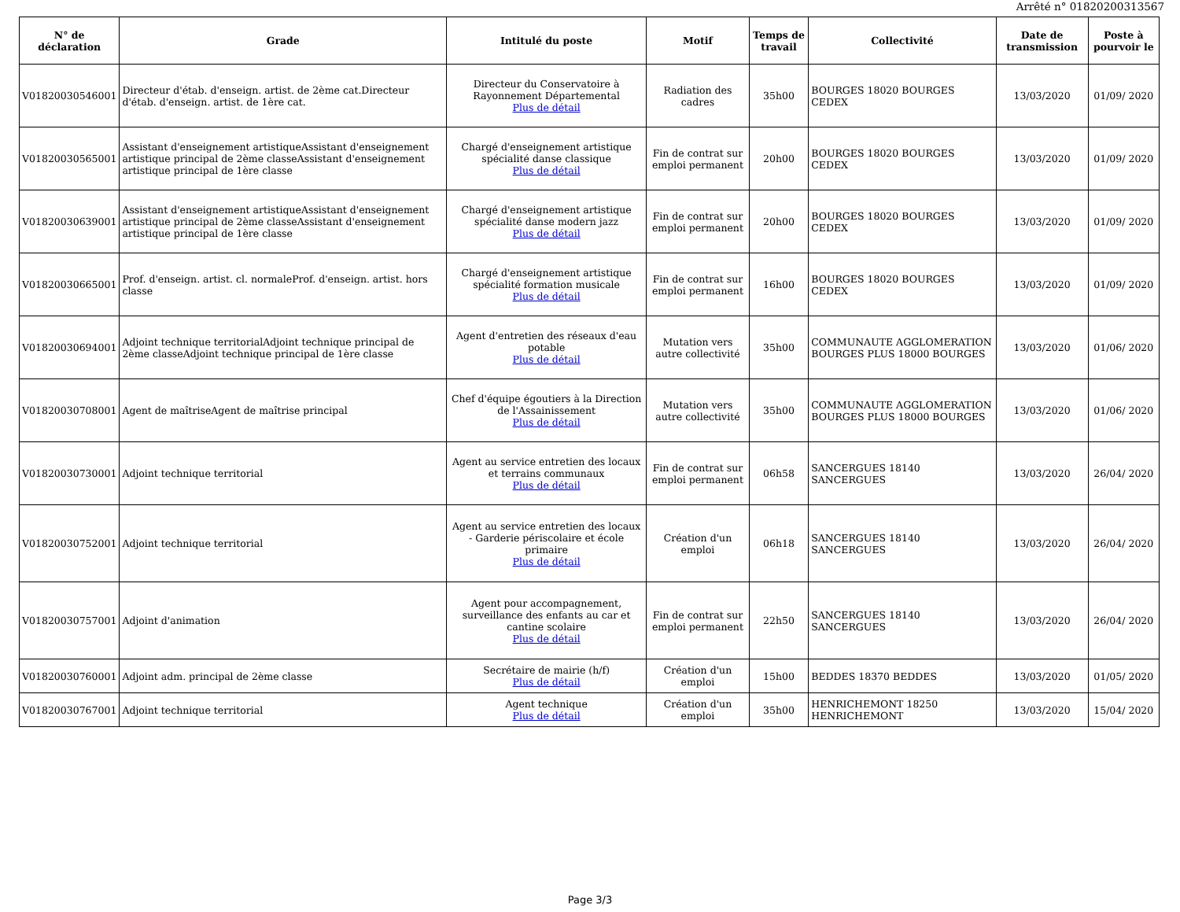Arrêté n° 01820200313567
| N° de déclaration | Grade | Intitulé du poste | Motif | Temps de travail | Collectivité | Date de transmission | Poste à pourvoir le |
| --- | --- | --- | --- | --- | --- | --- | --- |
| V01820030546001 | Directeur d'étab. d'enseign. artist. de 2ème cat.Directeur d'étab. d'enseign. artist. de 1ère cat. | Directeur du Conservatoire à Rayonnement Départemental Plus de détail | Radiation des cadres | 35h00 | BOURGES 18020 BOURGES CEDEX | 13/03/2020 | 01/09/ 2020 |
| V01820030565001 | Assistant d'enseignement artistiqueAssistant d'enseignement artistique principal de 2ème classeAssistant d'enseignement artistique principal de 1ère classe | Chargé d'enseignement artistique spécialité danse classique Plus de détail | Fin de contrat sur emploi permanent | 20h00 | BOURGES 18020 BOURGES CEDEX | 13/03/2020 | 01/09/ 2020 |
| V01820030639001 | Assistant d'enseignement artistiqueAssistant d'enseignement artistique principal de 2ème classeAssistant d'enseignement artistique principal de 1ère classe | Chargé d'enseignement artistique spécialité danse modern jazz Plus de détail | Fin de contrat sur emploi permanent | 20h00 | BOURGES 18020 BOURGES CEDEX | 13/03/2020 | 01/09/ 2020 |
| V01820030665001 | Prof. d'enseign. artist. cl. normaleProf. d'enseign. artist. hors classe | Chargé d'enseignement artistique spécialité formation musicale Plus de détail | Fin de contrat sur emploi permanent | 16h00 | BOURGES 18020 BOURGES CEDEX | 13/03/2020 | 01/09/ 2020 |
| V01820030694001 | Adjoint technique territorialAdjoint technique principal de 2ème classeAdjoint technique principal de 1ère classe | Agent d'entretien des réseaux d'eau potable Plus de détail | Mutation vers autre collectivité | 35h00 | COMMUNAUTE AGGLOMERATION BOURGES PLUS 18000 BOURGES | 13/03/2020 | 01/06/ 2020 |
| V01820030708001 | Agent de maîtriseAgent de maîtrise principal | Chef d'équipe égoutiers à la Direction de l'Assainissement Plus de détail | Mutation vers autre collectivité | 35h00 | COMMUNAUTE AGGLOMERATION BOURGES PLUS 18000 BOURGES | 13/03/2020 | 01/06/ 2020 |
| V01820030730001 | Adjoint technique territorial | Agent au service entretien des locaux et terrains communaux Plus de détail | Fin de contrat sur emploi permanent | 06h58 | SANCERGUES 18140 SANCERGUES | 13/03/2020 | 26/04/ 2020 |
| V01820030752001 | Adjoint technique territorial | Agent au service entretien des locaux - Garderie périscolaire et école primaire Plus de détail | Création d'un emploi | 06h18 | SANCERGUES 18140 SANCERGUES | 13/03/2020 | 26/04/ 2020 |
| V01820030757001 | Adjoint d'animation | Agent pour accompagnement, surveillance des enfants au car et cantine scolaire Plus de détail | Fin de contrat sur emploi permanent | 22h50 | SANCERGUES 18140 SANCERGUES | 13/03/2020 | 26/04/ 2020 |
| V01820030760001 | Adjoint adm. principal de 2ème classe | Secrétaire de mairie (h/f) Plus de détail | Création d'un emploi | 15h00 | BEDDES 18370 BEDDES | 13/03/2020 | 01/05/ 2020 |
| V01820030767001 | Adjoint technique territorial | Agent technique Plus de détail | Création d'un emploi | 35h00 | HENRICHEMONT 18250 HENRICHEMONT | 13/03/2020 | 15/04/ 2020 |
Page 3/3